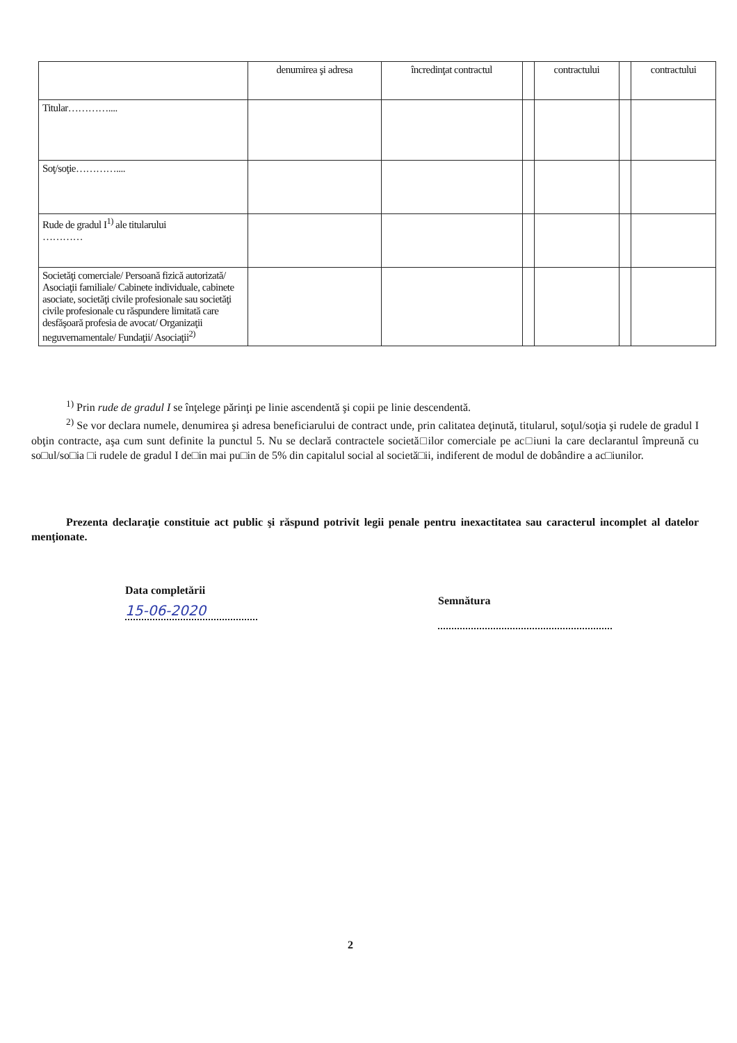| | denumirea şi adresa | încredinţat contractul | | contractului | | contractului |
| Titular………….... | | | | | | |
| Soţ/soţie………….... | | | | | | |
| Rude de gradul I<sup>1)</sup> ale titularului ………… | | | | | | |
| Societăţi comerciale/ Persoană fizică autorizată/ Asociaţii familiale/ Cabinete individuale, cabinete asociate, societăţi civile profesionale sau societăţi civile profesionale cu răspundere limitată care desfăşoară profesia de avocat/ Organizaţii neguvernamentale/ Fundaţii/ Asociaţii<sup>2)</sup> | | | | | | |
<sup>1)</sup> Prin rude de gradul I se înţelege părinţi pe linie ascendentă şi copii pe linie descendentă.
<sup>2)</sup> Se vor declara numele, denumirea şi adresa beneficiarului de contract unde, prin calitatea deţinută, titularul, soţul/soţia şi rudele de gradul I obţin contracte, aşa cum sunt definite la punctul 5. Nu se declară contractele societă□ilor comerciale pe ac□iuni la care declarantul împreună cu so□ul/so□ia □i rudele de gradul I de□in mai pu□in de 5% din capitalul social al societă□ii, indiferent de modul de dobândire a ac□iunilor.
Prezenta declaraţie constituie act public şi răspund potrivit legii penale pentru inexactitatea sau caracterul incomplet al datelor menţionate.
Data completării
15-06-2020
Semnătura
2